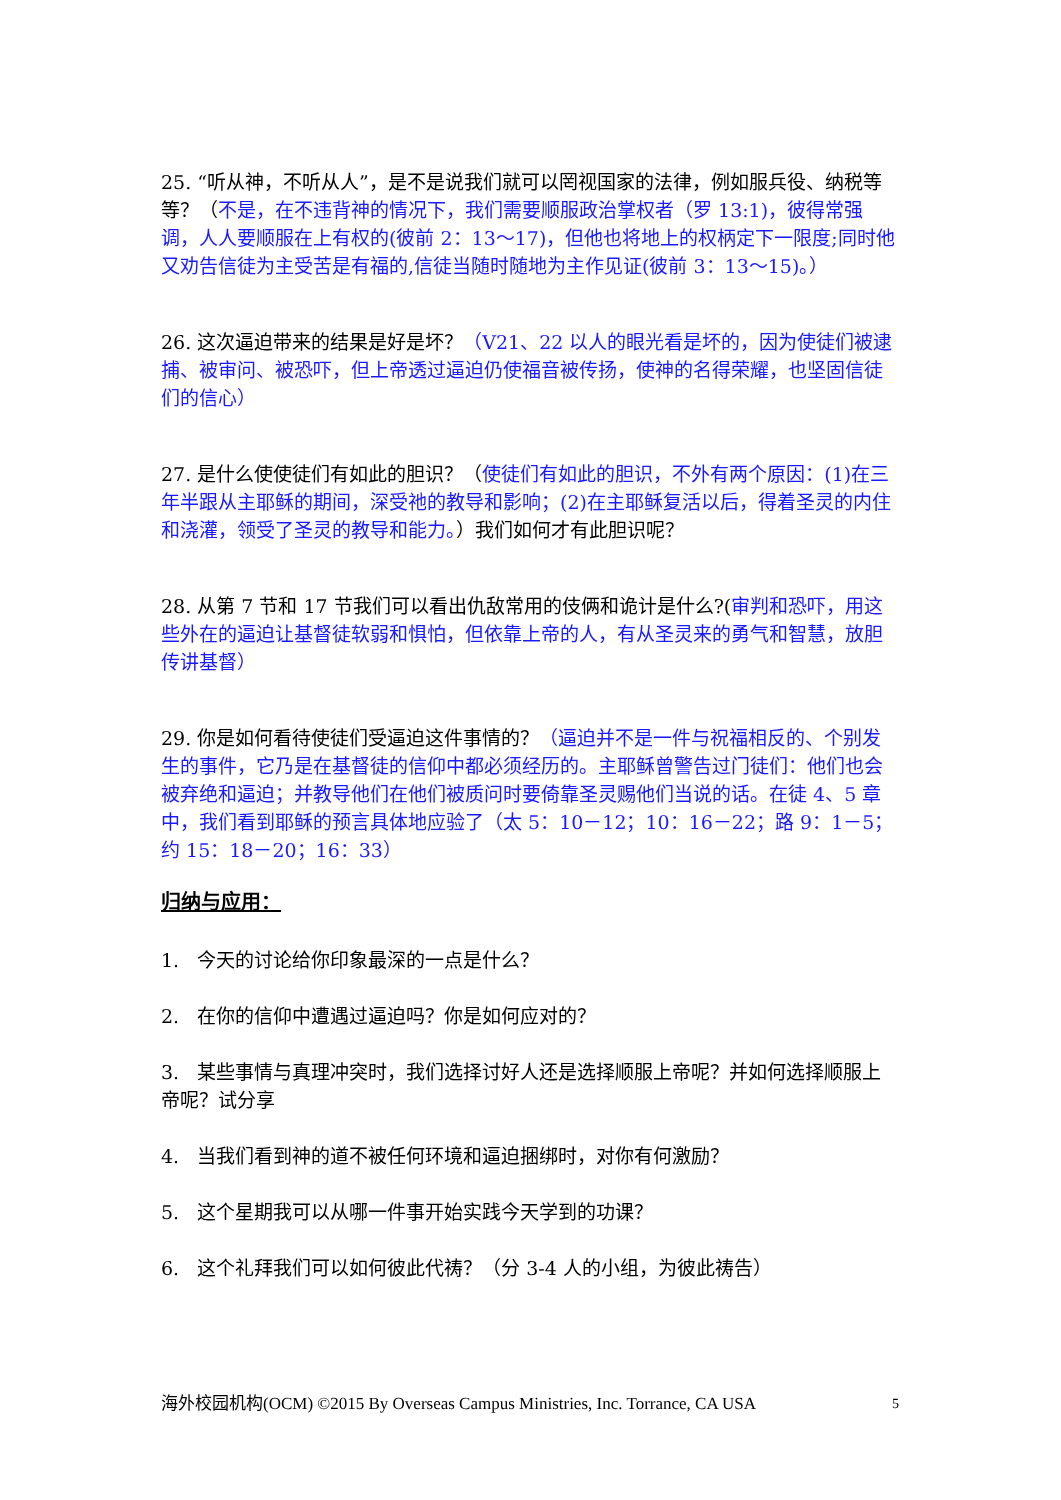25. “听从神，不听从人”，是不是说我们就可以罔视国家的法律，例如服兵役、纳税等等？（不是，在不违背神的情况下，我们需要顺服政治掌权者（罗 13:1)，彼得常强调，人人要顺服在上有权的(彼前 2：13～17)，但他也将地上的权柄定下一限度;同时他又劝告信徒为主受苦是有福的,信徒当随时随地为主作见证(彼前 3：13～15)。）
26. 这次逼迫带来的结果是好是坏？（V21、22 以人的眼光看是坏的，因为使徒们被逮捕、被审问、被恐吓，但上帝透过逼迫仍使福音被传扬，使神的名得荣耀，也坚固信徒们的信心）
27. 是什么使使徒们有如此的胆识？（使徒们有如此的胆识，不外有两个原因：(1)在三年半跟从主耶稣的期间，深受祂的教导和影响；(2)在主耶稣复活以后，得着圣灵的内住和浇灌，领受了圣灵的教导和能力。）我们如何才有此胆识呢？
28. 从第 7 节和 17 节我们可以看出仇敌常用的伎俩和诡计是什么?(审判和恐吓，用这些外在的逼迫让基督徒软弱和惧怕，但依靠上帝的人，有从圣灵来的勇气和智慧，放胆传讲基督）
29. 你是如何看待使徒们受逼迫这件事情的？（逼迫并不是一件与祝福相反的、个别发生的事件，它乃是在基督徒的信仰中都必须经历的。主耶稣曾警告过门徒们：他们也会被弃绝和逼迫；并教导他们在他们被质问时要倚靠圣灵赐他们当说的话。在徒 4、5 章中，我们看到耶稣的预言具体地应验了（太 5：10－12；10：16－22；路 9：1－5；约 15：18－20；16：33）
归纳与应用：
1. 今天的讨论给你印象最深的一点是什么？
2. 在你的信仰中遭遇过逼迫吗？你是如何应对的？
3. 某些事情与真理冲突时，我们选择讨好人还是选择顺服上帝呢？并如何选择顺服上帝呢？试分享
4. 当我们看到神的道不被任何环境和逼迫捆绑时，对你有何激励？
5. 这个星期我可以从哪一件事开始实践今天学到的功课？
6. 这个礼拜我们可以如何彼此代祷？（分 3-4 人的小组，为彼此祷告）
海外校园机构(OCM) ©2015 By Overseas Campus Ministries, Inc. Torrance, CA USA 5